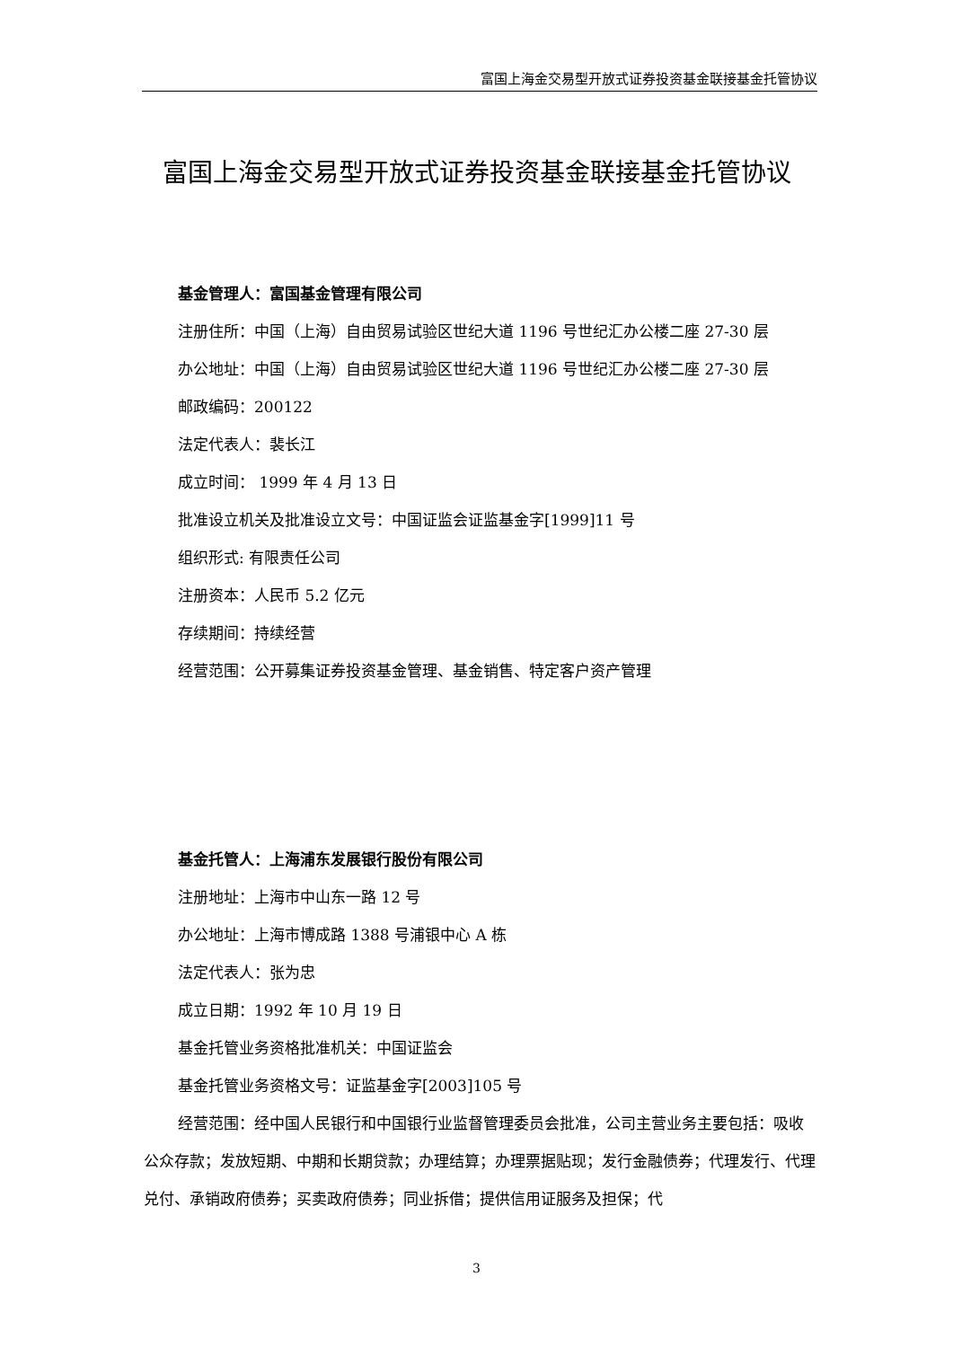富国上海金交易型开放式证券投资基金联接基金托管协议
富国上海金交易型开放式证券投资基金联接基金托管协议
基金管理人：富国基金管理有限公司
注册住所：中国（上海）自由贸易试验区世纪大道 1196 号世纪汇办公楼二座 27-30 层
办公地址：中国（上海）自由贸易试验区世纪大道 1196 号世纪汇办公楼二座 27-30 层
邮政编码：200122
法定代表人：裴长江
成立时间： 1999 年 4 月 13 日
批准设立机关及批准设立文号：中国证监会证监基金字[1999]11 号
组织形式: 有限责任公司
注册资本：人民币 5.2 亿元
存续期间：持续经营
经营范围：公开募集证券投资基金管理、基金销售、特定客户资产管理
基金托管人：上海浦东发展银行股份有限公司
注册地址：上海市中山东一路 12 号
办公地址：上海市博成路 1388 号浦银中心 A 栋
法定代表人：张为忠
成立日期：1992 年 10 月 19 日
基金托管业务资格批准机关：中国证监会
基金托管业务资格文号：证监基金字[2003]105 号
经营范围：经中国人民银行和中国银行业监督管理委员会批准，公司主营业务主要包括：吸收公众存款；发放短期、中期和长期贷款；办理结算；办理票据贴现；发行金融债券；代理发行、代理兑付、承销政府债券；买卖政府债券；同业拆借；提供信用证服务及担保；代
3